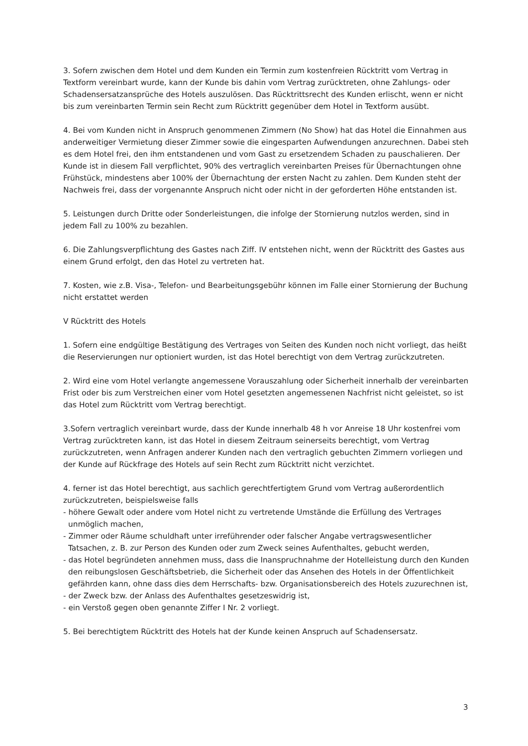3. Sofern zwischen dem Hotel und dem Kunden ein Termin zum kostenfreien Rücktritt vom Vertrag in Textform vereinbart wurde, kann der Kunde bis dahin vom Vertrag zurücktreten, ohne Zahlungs- oder Schadensersatzansprüche des Hotels auszulösen. Das Rücktrittsrecht des Kunden erlischt, wenn er nicht bis zum vereinbarten Termin sein Recht zum Rücktritt gegenüber dem Hotel in Textform ausübt.
4. Bei vom Kunden nicht in Anspruch genommenen Zimmern (No Show) hat das Hotel die Einnahmen aus anderweitiger Vermietung dieser Zimmer sowie die eingesparten Aufwendungen anzurechnen. Dabei steh es dem Hotel frei, den ihm entstandenen und vom Gast zu ersetzendem Schaden zu pauschalieren. Der Kunde ist in diesem Fall verpflichtet, 90% des vertraglich vereinbarten Preises für Übernachtungen ohne Frühstück, mindestens aber 100% der Übernachtung der ersten Nacht zu zahlen. Dem Kunden steht der Nachweis frei, dass der vorgenannte Anspruch nicht oder nicht in der geforderten Höhe entstanden ist.
5. Leistungen durch Dritte oder Sonderleistungen, die infolge der Stornierung nutzlos werden, sind in jedem Fall zu 100% zu bezahlen.
6. Die Zahlungsverpflichtung des Gastes nach Ziff. IV entstehen nicht, wenn der Rücktritt des Gastes aus einem Grund erfolgt, den das Hotel zu vertreten hat.
7. Kosten, wie z.B. Visa-, Telefon- und Bearbeitungsgebühr können im Falle einer Stornierung der Buchung nicht erstattet werden
V Rücktritt des Hotels
1. Sofern eine endgültige Bestätigung des Vertrages von Seiten des Kunden noch nicht vorliegt, das heißt die Reservierungen nur optioniert wurden, ist das Hotel berechtigt von dem Vertrag zurückzutreten.
2. Wird eine vom Hotel verlangte angemessene Vorauszahlung oder Sicherheit innerhalb der vereinbarten Frist oder bis zum Verstreichen einer vom Hotel gesetzten angemessenen Nachfrist nicht geleistet, so ist das Hotel zum Rücktritt vom Vertrag berechtigt.
3.Sofern vertraglich vereinbart wurde, dass der Kunde innerhalb 48 h vor Anreise 18 Uhr kostenfrei vom Vertrag zurücktreten kann, ist das Hotel in diesem Zeitraum seinerseits berechtigt, vom Vertrag zurückzutreten, wenn Anfragen anderer Kunden nach den vertraglich gebuchten Zimmern vorliegen und der Kunde auf Rückfrage des Hotels auf sein Recht zum Rücktritt nicht verzichtet.
4. ferner ist das Hotel berechtigt, aus sachlich gerechtfertigtem Grund vom Vertrag außerordentlich zurückzutreten, beispielsweise falls
- höhere Gewalt oder andere vom Hotel nicht zu vertretende Umstände die Erfüllung des Vertrages unmöglich machen,
- Zimmer oder Räume schuldhaft unter irreführender oder falscher Angabe vertragswesentlicher Tatsachen, z. B. zur Person des Kunden oder zum Zweck seines Aufenthaltes, gebucht werden,
- das Hotel begründeten annehmen muss, dass die Inanspruchnahme der Hotelleistung durch den Kunden den reibungslosen Geschäftsbetrieb, die Sicherheit oder das Ansehen des Hotels in der Öffentlichkeit gefährden kann, ohne dass dies dem Herrschafts- bzw. Organisationsbereich des Hotels zuzurechnen ist,
- der Zweck bzw. der Anlass des Aufenthaltes gesetzeswidrig ist,
- ein Verstoß gegen oben genannte Ziffer I Nr. 2 vorliegt.
5. Bei berechtigtem Rücktritt des Hotels hat der Kunde keinen Anspruch auf Schadensersatz.
3